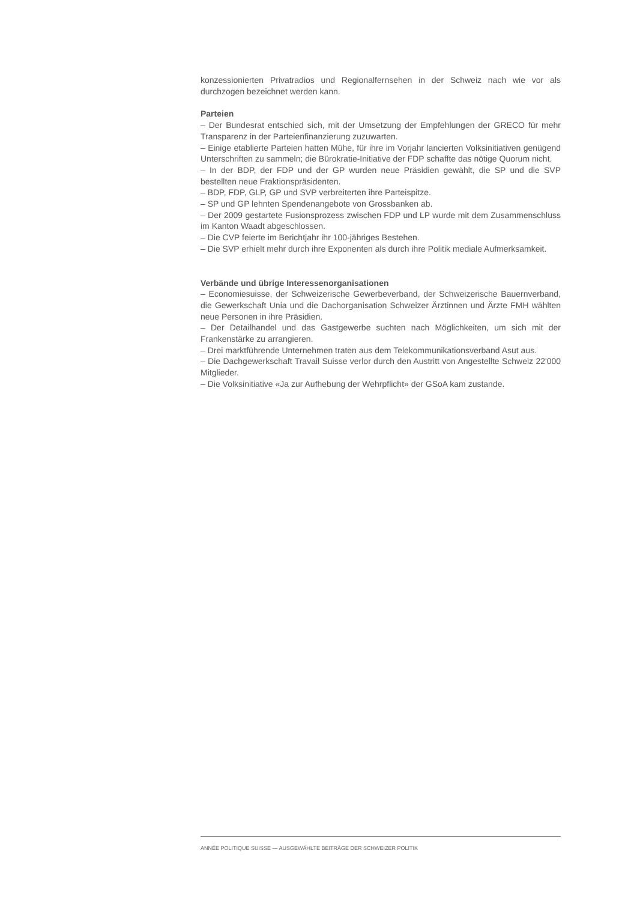konzessionierten Privatradios und Regionalfernsehen in der Schweiz nach wie vor als durchzogen bezeichnet werden kann.
Parteien
– Der Bundesrat entschied sich, mit der Umsetzung der Empfehlungen der GRECO für mehr Transparenz in der Parteienfinanzierung zuzuwarten.
– Einige etablierte Parteien hatten Mühe, für ihre im Vorjahr lancierten Volksinitiativen genügend Unterschriften zu sammeln; die Bürokratie-Initiative der FDP schaffte das nötige Quorum nicht.
– In der BDP, der FDP und der GP wurden neue Präsidien gewählt, die SP und die SVP bestellten neue Fraktionspräsidenten.
– BDP, FDP, GLP, GP und SVP verbreiterten ihre Parteispitze.
– SP und GP lehnten Spendenangebote von Grossbanken ab.
– Der 2009 gestartete Fusionsprozess zwischen FDP und LP wurde mit dem Zusammenschluss im Kanton Waadt abgeschlossen.
– Die CVP feierte im Berichtjahr ihr 100-jähriges Bestehen.
– Die SVP erhielt mehr durch ihre Exponenten als durch ihre Politik mediale Aufmerksamkeit.
Verbände und übrige Interessenorganisationen
– Economiesuisse, der Schweizerische Gewerbeverband, der Schweizerische Bauernverband, die Gewerkschaft Unia und die Dachorganisation Schweizer Ärztinnen und Ärzte FMH wählten neue Personen in ihre Präsidien.
– Der Detailhandel und das Gastgewerbe suchten nach Möglichkeiten, um sich mit der Frankenstärke zu arrangieren.
– Drei marktführende Unternehmen traten aus dem Telekommunikationsverband Asut aus.
– Die Dachgewerkschaft Travail Suisse verlor durch den Austritt von Angestellte Schweiz 22'000 Mitglieder.
– Die Volksinitiative «Ja zur Aufhebung der Wehrpflicht» der GSoA kam zustande.
ANNÉE POLITIQUE SUISSE — AUSGEWÄHLTE BEITRÄGE DER SCHWEIZER POLITIK